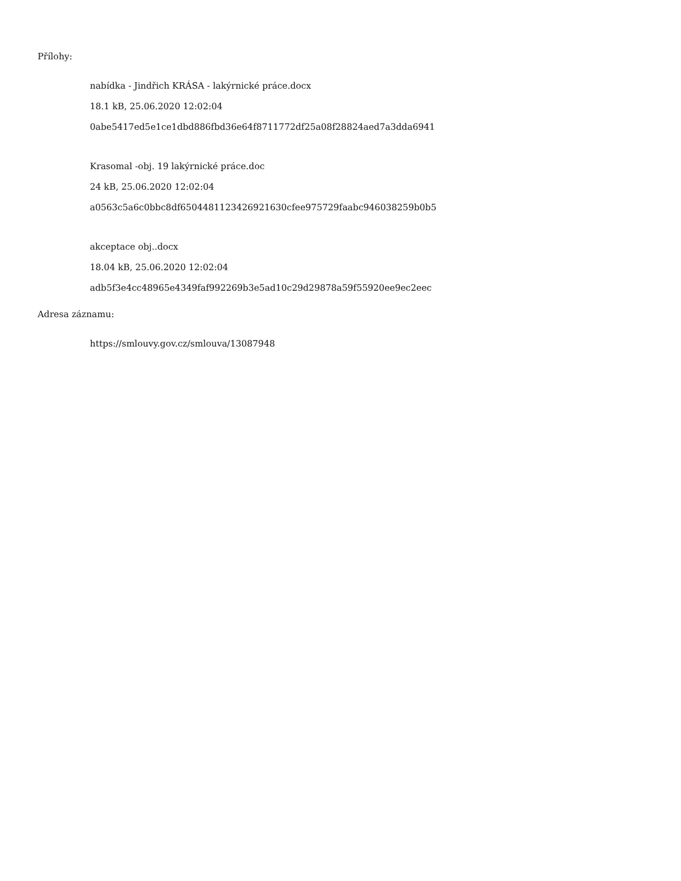Přílohy:
nabídka - Jindřich KRÁSA - lakýrnické práce.docx
18.1 kB, 25.06.2020 12:02:04
0abe5417ed5e1ce1dbd886fbd36e64f8711772df25a08f28824aed7a3dda6941
Krasomal -obj. 19 lakýrnické práce.doc
24 kB, 25.06.2020 12:02:04
a0563c5a6c0bbc8df6504481123426921630cfee975729faabc946038259b0b5
akceptace obj..docx
18.04 kB, 25.06.2020 12:02:04
adb5f3e4cc48965e4349faf992269b3e5ad10c29d29878a59f55920ee9ec2eec
Adresa záznamu:
https://smlouvy.gov.cz/smlouva/13087948